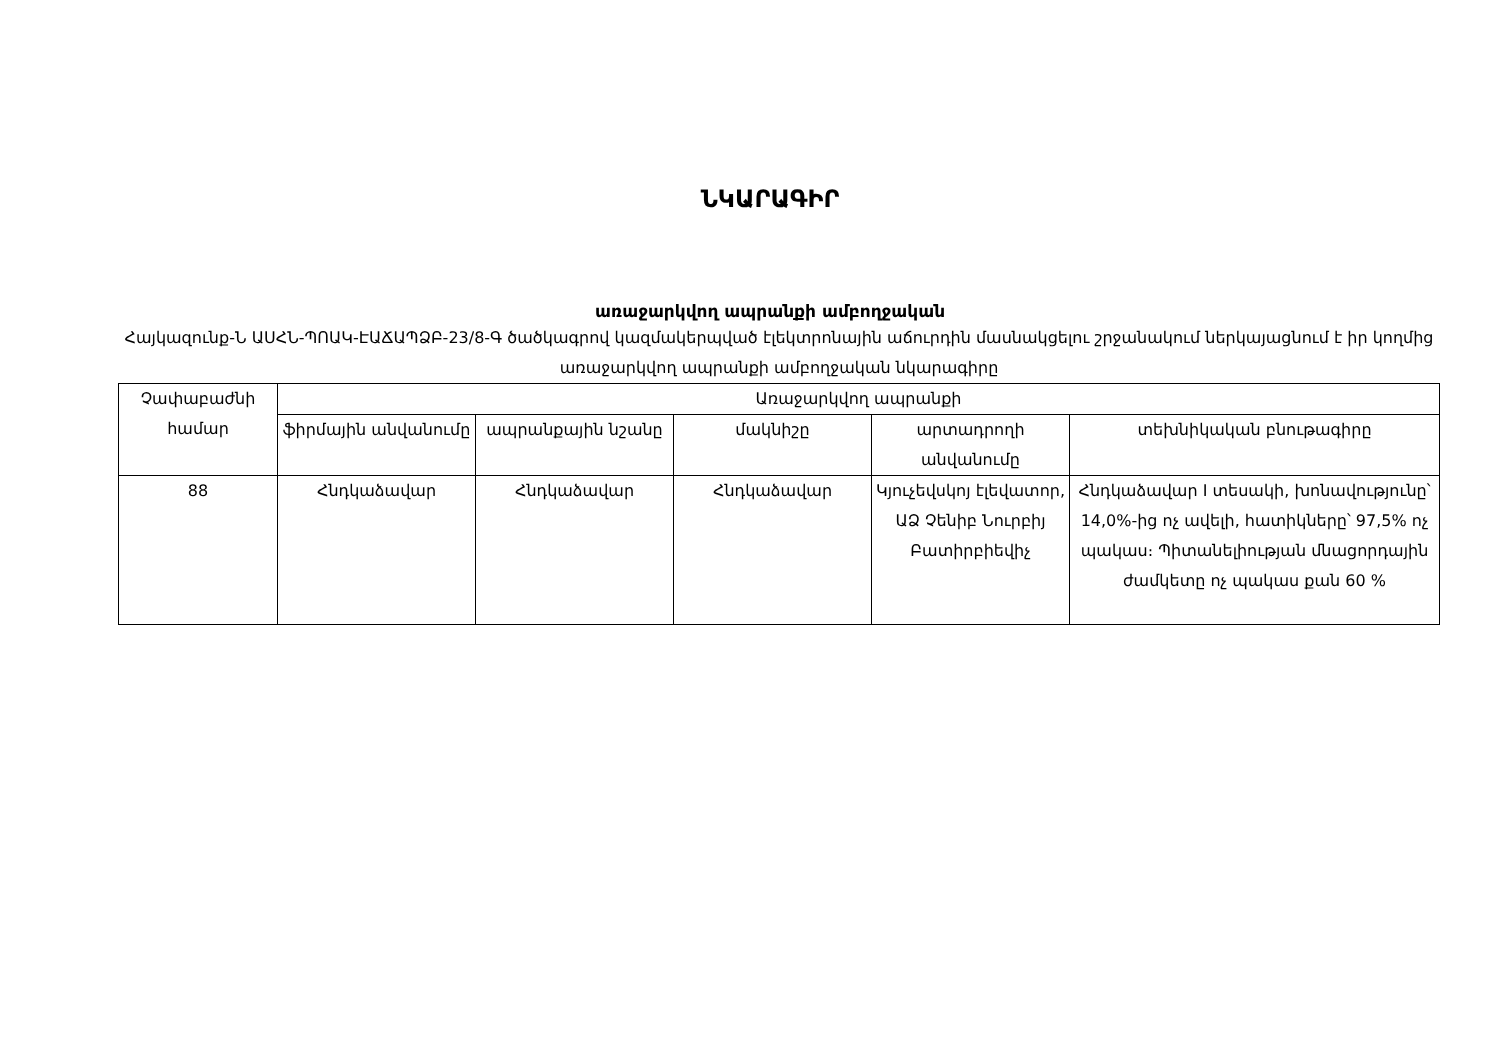ՆԿԱՐԱԳԻՐ
առաջարկվող ապրանքի ամբողջական
Հայկազունք-Ն ԱՍՀՆ-ՊՈԱԿ-ԷԱՃԱՊՁԲ-23/8-Գ ծածկագրով կազմակերպված էլեկտրոնային աճուրդին մասնակցելու շրջանակում ներկայացնում է իր կողմից առաջարկվող ապրանքի ամբողջական նկարագիրը
| Չափաբաժնի համար | Առաջարկվող ապրանքի | | | | |
| --- | --- | --- | --- | --- | --- |
| | ֆիրմային անվանումը | ապրանքային նշանը | մակնիշը | արտադրողի անվանումը | տեխնիկական բնութագիրը |
| 88 | Հնդկաձավար | Հնդկաձավար | Հնդկաձավար | Կյուչեվսկոյ էլեվատոր, ԱՁ Չենիբ Նուրբիյ Բատիրբիեվիչ | Հնդկաձավար I տեսակի, խոնավությունը՝ 14,0%-ից ոչ ավելի, հատիկները՝ 97,5% ոչ պակաս։ Պիտանելիության մնացորդային ժամկետը ոչ պակաս քան 60 % |